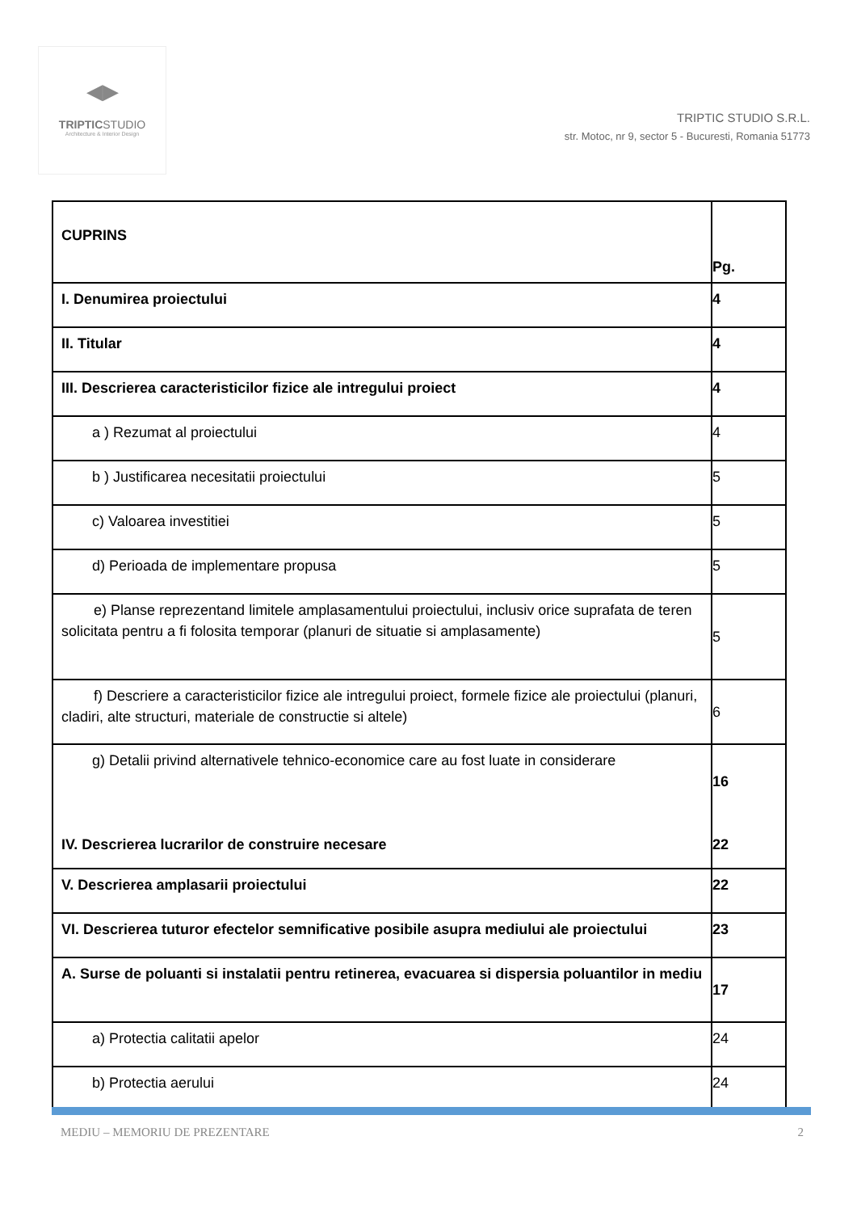◀▶
TRIPTICSTUDIO
Architecture & Interior Design
TRIPTIC STUDIO S.R.L.
str. Motoc, nr 9, sector 5 - Bucuresti, Romania 51773
| CUPRINS | Pg. |
| I. Denumirea proiectului | 4 |
| II. Titular | 4 |
| III. Descrierea caracteristicilor fizice ale intregului proiect | 4 |
| a ) Rezumat al proiectului | 4 |
| b ) Justificarea necesitatii proiectului | 5 |
| c) Valoarea investitiei | 5 |
| d) Perioada de implementare propusa | 5 |
| e) Planse reprezentand limitele amplasamentului proiectului, inclusiv orice suprafata de teren solicitata pentru a fi folosita temporar (planuri de situatie si amplasamente) | 5 |
| f) Descriere a caracteristicilor fizice ale intregului proiect, formele fizice ale proiectului (planuri, cladiri, alte structuri, materiale de constructie si altele) | 6 |
| g) Detalii privind alternativele tehnico-economice care au fost luate in considerare IV. Descrierea lucrarilor de construire necesare | 16 22 |
| V. Descrierea amplasarii proiectului | 22 |
| VI. Descrierea tuturor efectelor semnificative posibile asupra mediului ale proiectului | 23 |
| A. Surse de poluanti si instalatii pentru retinerea, evacuarea si dispersia poluantilor in mediu | 17 |
| a) Protectia calitatii apelor | 24 |
| b) Protectia aerului | 24 |
MEDIU – MEMORIU DE PREZENTARE 2